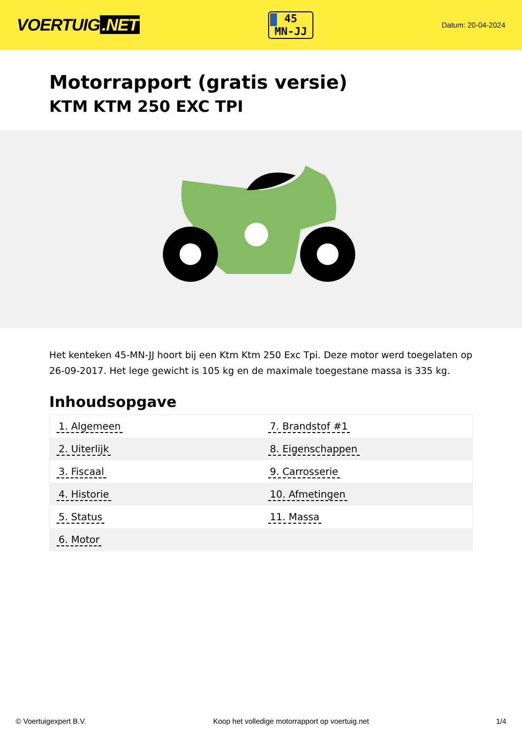VOERTUIG.NET
45
MN-JJ
Datum: 20-04-2024
Motorrapport (gratis versie)
KTM KTM 250 EXC TPI
Het kenteken 45-MN-JJ hoort bij een Ktm Ktm 250 Exc Tpi. Deze motor werd toegelaten op 26-09-2017. Het lege gewicht is 105 kg en de maximale toegestane massa is 335 kg.
Inhoudsopgave
| 1. Algemeen | 7. Brandstof #1 |
| 2. Uiterlijk | 8. Eigenschappen |
| 3. Fiscaal | 9. Carrosserie |
| 4. Historie | 10. Afmetingen |
| 5. Status | 11. Massa |
| 6. Motor | |
© Voertuigexpert B.V. Koop het volledige motorrapport op voertuig.net 1/4